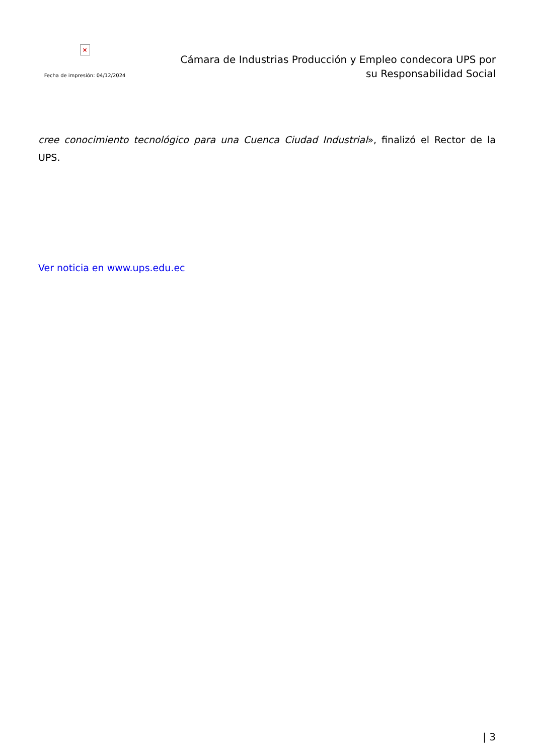×
Fecha de impresión: 04/12/2024
Cámara de Industrias Producción y Empleo condecora UPS por su Responsabilidad Social
cree conocimiento tecnológico para una Cuenca Ciudad Industrial», finalizó el Rector de la UPS.
Ver noticia en www.ups.edu.ec
| 3